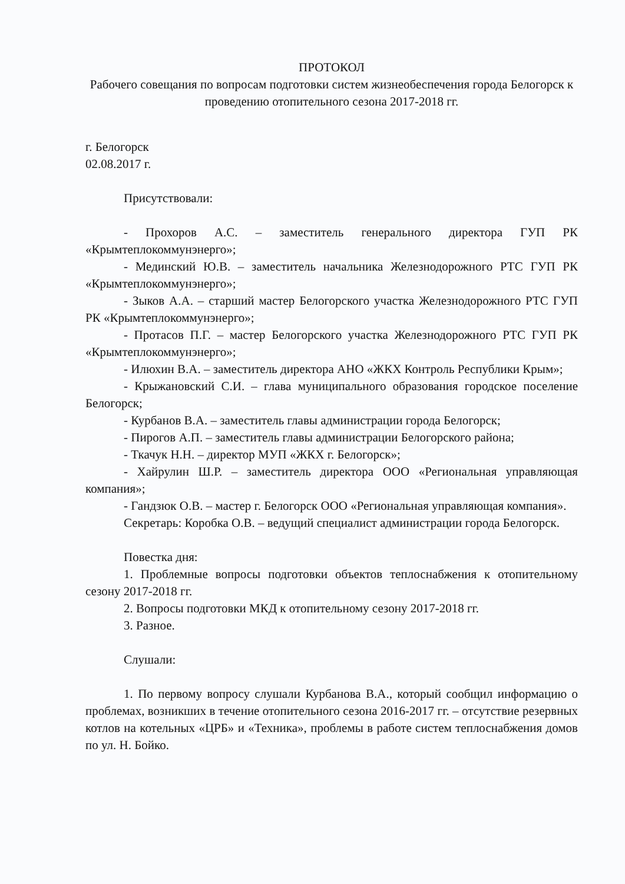ПРОТОКОЛ
Рабочего совещания по вопросам подготовки систем жизнеобеспечения города Белогорск к проведению отопительного сезона 2017-2018 гг.
г. Белогорск
02.08.2017 г.
Присутствовали:
- Прохоров А.С. – заместитель генерального директора ГУП РК «Крымтеплокоммунэнерго»;
- Мединский Ю.В. – заместитель начальника Железнодорожного РТС ГУП РК «Крымтеплокоммунэнерго»;
- Зыков А.А. – старший мастер Белогорского участка Железнодорожного РТС ГУП РК «Крымтеплокоммунэнерго»;
- Протасов П.Г. – мастер Белогорского участка Железнодорожного РТС ГУП РК «Крымтеплокоммунэнерго»;
- Илюхин В.А. – заместитель директора АНО «ЖКХ Контроль Республики Крым»;
- Крыжановский С.И. – глава муниципального образования городское поселение Белогорск;
- Курбанов В.А. – заместитель главы администрации города Белогорск;
- Пирогов А.П. – заместитель главы администрации Белогорского района;
- Ткачук Н.Н. – директор МУП «ЖКХ г. Белогорск»;
- Хайрулин Ш.Р. – заместитель директора ООО «Региональная управляющая компания»;
- Гандзюк О.В. – мастер г. Белогорск ООО «Региональная управляющая компания».
Секретарь: Коробка О.В. – ведущий специалист администрации города Белогорск.
Повестка дня:
1. Проблемные вопросы подготовки объектов теплоснабжения к отопительному сезону 2017-2018 гг.
2. Вопросы подготовки МКД к отопительному сезону 2017-2018 гг.
3. Разное.
Слушали:
1. По первому вопросу слушали Курбанова В.А., который сообщил информацию о проблемах, возникших в течение отопительного сезона 2016-2017 гг. – отсутствие резервных котлов на котельных «ЦРБ» и «Техника», проблемы в работе систем теплоснабжения домов по ул. Н. Бойко.